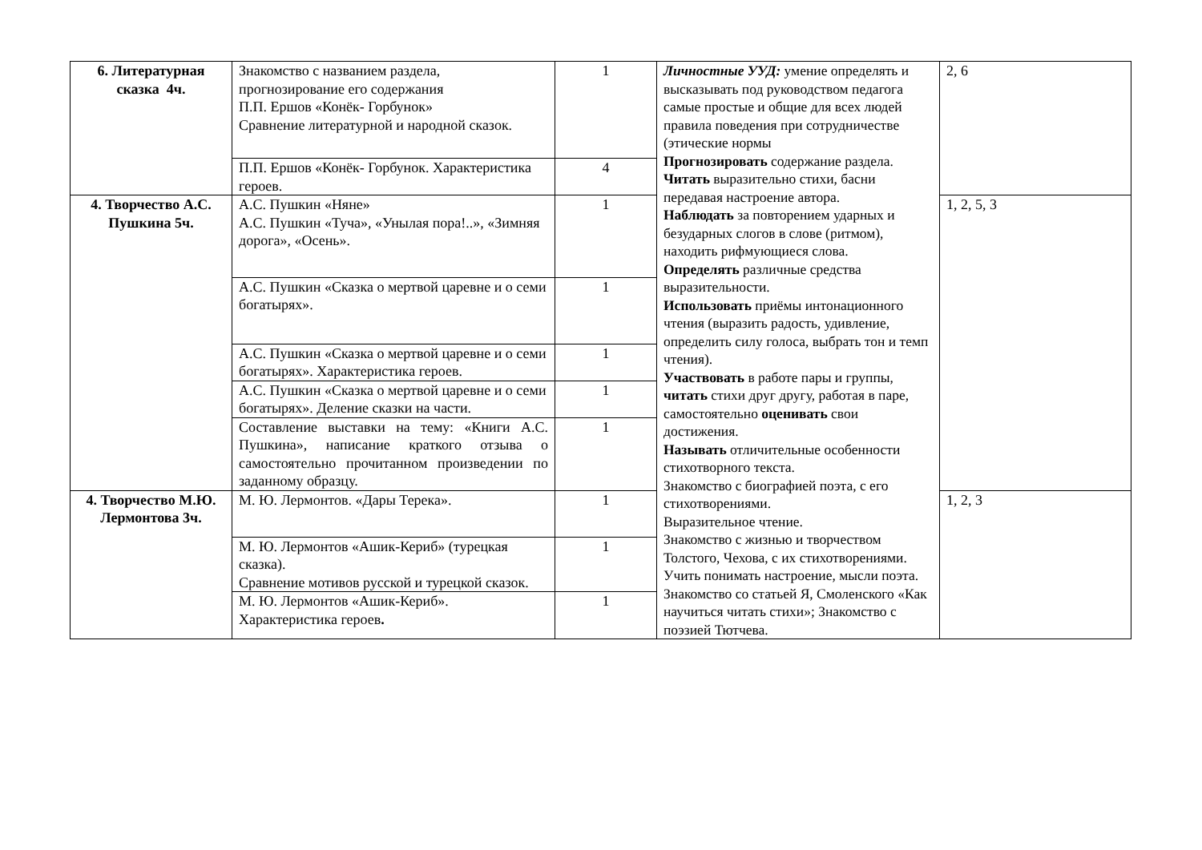| 6. Литературная сказка 4ч. | Знакомство с названием раздела, прогнозирование его содержания П.П. Ершов «Конёк- Горбунок» Сравнение литературной и народной сказок. | 1 | Личностные УУД: умение определять и высказывать под руководством педагога самые простые и общие для всех людей правила поведения при сотрудничестве (этические нормы Прогнозировать содержание раздела. Читать выразительно стихи, басни передавая настроение автора. Наблюдать за повторением ударных и безударных слогов в слове (ритмом), находить рифмующиеся слова. Определять различные средства выразительности. Использовать приёмы интонационного чтения (выразить радость, удивление, определить силу голоса, выбрать тон и темп чтения). Участвовать в работе пары и группы, читать стихи друг другу, работая в паре, самостоятельно оценивать свои достижения. Называть отличительные особенности стихотворного текста. Знакомство с биографией поэта, с его стихотворениями. Выразительное чтение. Знакомство с жизнью и творчеством Толстого, Чехова, с их стихотворениями. Учить понимать настроение, мысли поэта. Знакомство со статьей Я, Смоленского «Как научиться читать стихи»; Знакомство с поэзией Тютчева. | 2, 6 |
| | П.П. Ершов «Конёк- Горбунок. Характеристика героев. | 4 | | |
| 4. Творчество А.С. Пушкина 5ч. | А.С. Пушкин «Няне» А.С. Пушкин «Туча», «Унылая пора!..», «Зимняя дорога», «Осень». | 1 | | 1, 2, 5, 3 |
| | А.С. Пушкин «Сказка о мертвой царевне и о семи богатырях». | 1 | | |
| | А.С. Пушкин «Сказка о мертвой царевне и о семи богатырях». Характеристика героев. | 1 | | |
| | А.С. Пушкин «Сказка о мертвой царевне и о семи богатырях». Деление сказки на части. | 1 | | |
| | Составление выставки на тему: «Книги А.С. Пушкина», написание краткого отзыва о самостоятельно прочитанном произведении по заданному образцу. | 1 | | |
| 4. Творчество М.Ю. Лермонтова 3ч. | М. Ю. Лермонтов. «Дары Терека». | 1 | | 1, 2, 3 |
| | М. Ю. Лермонтов «Ашик-Кериб» (турецкая сказка). Сравнение мотивов русской и турецкой сказок. | 1 | | |
| | М. Ю. Лермонтов «Ашик-Кериб». Характеристика героев . | 1 | | |